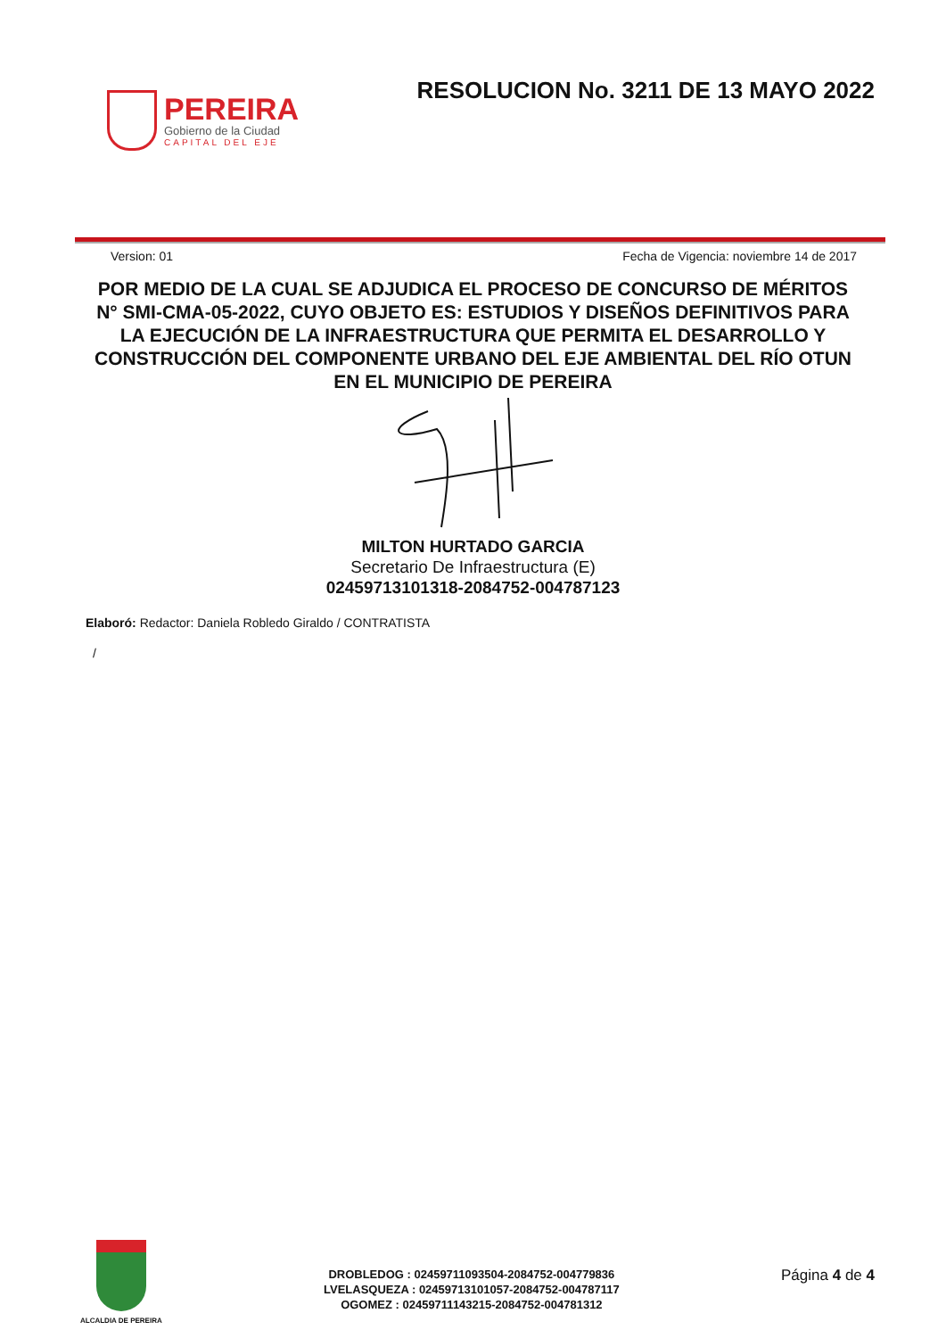PEREIRA
Gobierno de la Ciudad
CAPITAL DEL EJE
RESOLUCION No. 3211 DE 13 MAYO 2022
Version: 01 Fecha de Vigencia: noviembre 14 de 2017
POR MEDIO DE LA CUAL SE ADJUDICA EL PROCESO DE CONCURSO DE MÉRITOS N° SMI-CMA-05-2022, CUYO OBJETO ES: ESTUDIOS Y DISEÑOS DEFINITIVOS PARA LA EJECUCIÓN DE LA INFRAESTRUCTURA QUE PERMITA EL DESARROLLO Y CONSTRUCCIÓN DEL COMPONENTE URBANO DEL EJE AMBIENTAL DEL RÍO OTUN EN EL MUNICIPIO DE PEREIRA
MILTON HURTADO GARCIA
Secretario De Infraestructura (E)
02459713101318-2084752-004787123
Elaboró: Redactor: Daniela Robledo Giraldo / CONTRATISTA
/
ALCALDIA DE PEREIRA
DROBLEDOG : 02459711093504-2084752-004779836
LVELASQUEZA : 02459713101057-2084752-004787117
OGOMEZ : 02459711143215-2084752-004781312
Página 4 de 4